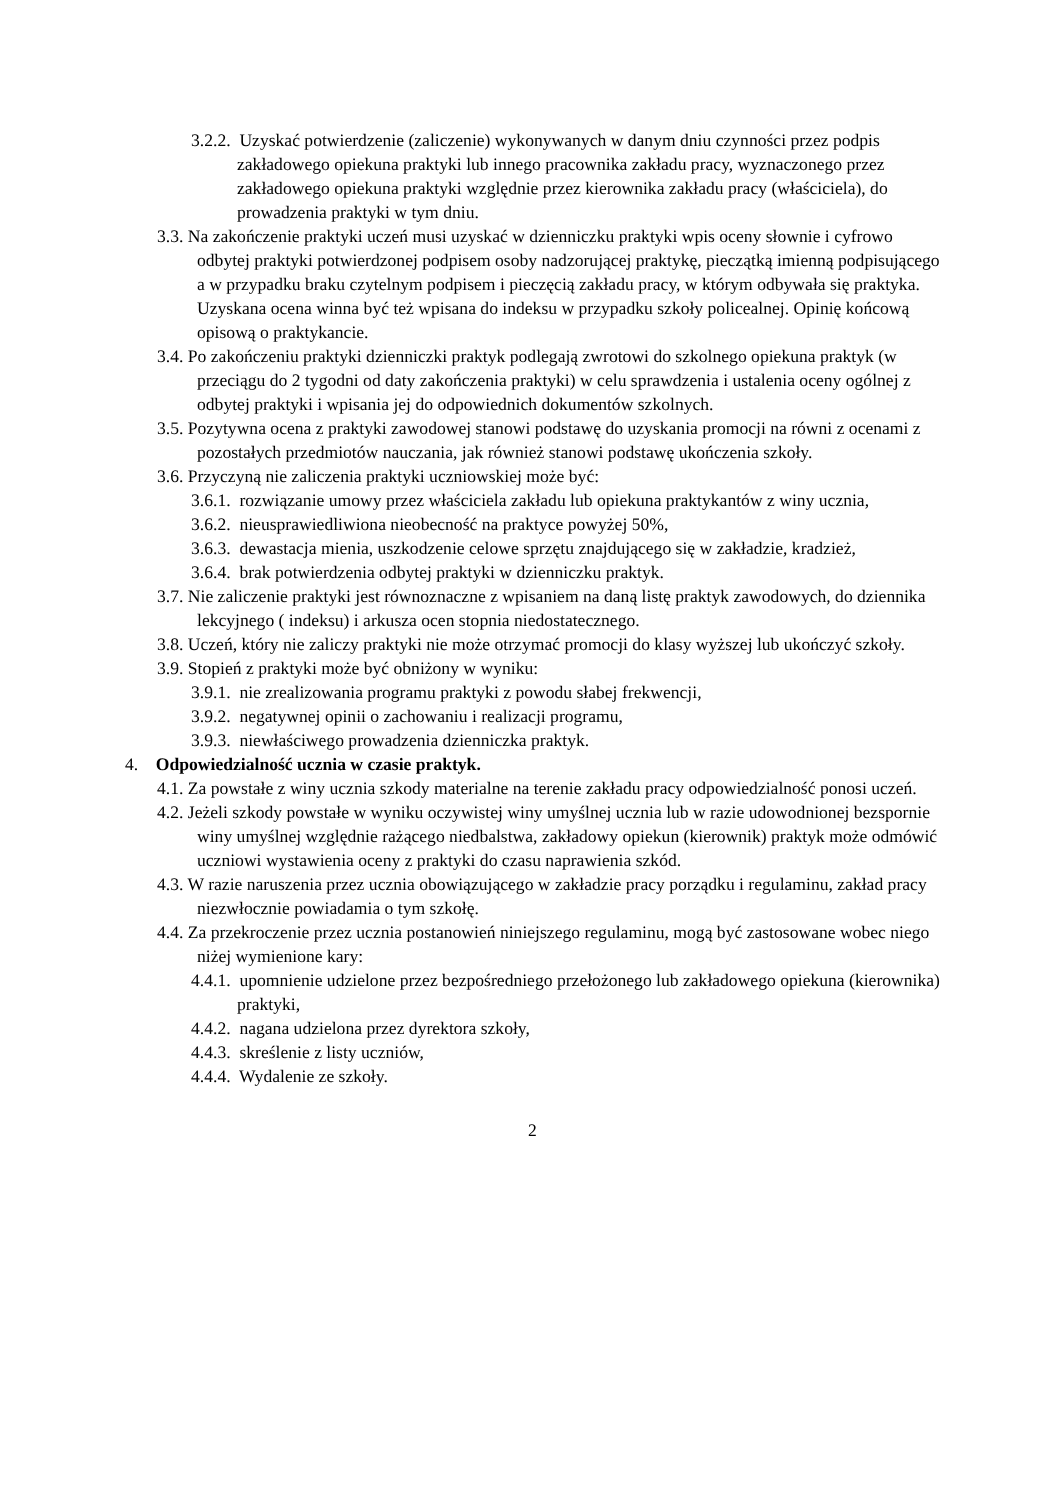3.2.2. Uzyskać potwierdzenie (zaliczenie) wykonywanych w danym dniu czynności przez podpis zakładowego opiekuna praktyki lub innego pracownika zakładu pracy, wyznaczonego przez zakładowego opiekuna praktyki względnie przez kierownika zakładu pracy (właściciela), do prowadzenia praktyki w tym dniu.
3.3. Na zakończenie praktyki uczeń musi uzyskać w dzienniczku praktyki wpis oceny słownie i cyfrowo odbytej praktyki potwierdzonej podpisem osoby nadzorującej praktykę, pieczątką imienną podpisującego a w przypadku braku czytelnym podpisem i pieczęcią zakładu pracy, w którym odbywała się praktyka. Uzyskana ocena winna być też wpisana do indeksu w przypadku szkoły policealnej. Opinię końcową opisową o praktykancie.
3.4. Po zakończeniu praktyki dzienniczki praktyk podlegają zwrotowi do szkolnego opiekuna praktyk (w przeciągu do 2 tygodni od daty zakończenia praktyki) w celu sprawdzenia i ustalenia oceny ogólnej z odbytej praktyki i wpisania jej do odpowiednich dokumentów szkolnych.
3.5. Pozytywna ocena z praktyki zawodowej stanowi podstawę do uzyskania promocji na równi z ocenami z pozostałych przedmiotów nauczania, jak również stanowi podstawę ukończenia szkoły.
3.6. Przyczyną nie zaliczenia praktyki uczniowskiej może być:
3.6.1. rozwiązanie umowy przez właściciela zakładu lub opiekuna praktykantów z winy ucznia,
3.6.2. nieusprawiedliwiona nieobecność na praktyce powyżej 50%,
3.6.3. dewastacja mienia, uszkodzenie celowe sprzętu znajdującego się w zakładzie, kradzież,
3.6.4. brak potwierdzenia odbytej praktyki w dzienniczku praktyk.
3.7. Nie zaliczenie praktyki jest równoznaczne z wpisaniem na daną listę praktyk zawodowych, do dziennika lekcyjnego ( indeksu) i arkusza ocen stopnia niedostatecznego.
3.8. Uczeń, który nie zaliczy praktyki nie może otrzymać promocji do klasy wyższej lub ukończyć szkoły.
3.9. Stopień z praktyki może być obniżony w wyniku:
3.9.1. nie zrealizowania programu praktyki z powodu słabej frekwencji,
3.9.2. negatywnej opinii o zachowaniu i realizacji programu,
3.9.3. niewłaściwego prowadzenia dzienniczka praktyk.
4. Odpowiedzialność ucznia w czasie praktyk.
4.1. Za powstałe z winy ucznia szkody materialne na terenie zakładu pracy odpowiedzialność ponosi uczeń.
4.2. Jeżeli szkody powstałe w wyniku oczywistej winy umyślnej ucznia lub w razie udowodnionej bezspornie winy umyślnej względnie rażącego niedbalstwa, zakładowy opiekun (kierownik) praktyk może odmówić uczniowi wystawienia oceny z praktyki do czasu naprawienia szkód.
4.3. W razie naruszenia przez ucznia obowiązującego w zakładzie pracy porządku i regulaminu, zakład pracy niezwłocznie powiadamia o tym szkołę.
4.4. Za przekroczenie przez ucznia postanowień niniejszego regulaminu, mogą być zastosowane wobec niego niżej wymienione kary:
4.4.1. upomnienie udzielone przez bezpośredniego przełożonego lub zakładowego opiekuna (kierownika) praktyki,
4.4.2. nagana udzielona przez dyrektora szkoły,
4.4.3. skreślenie z listy uczniów,
4.4.4. Wydalenie ze szkoły.
2